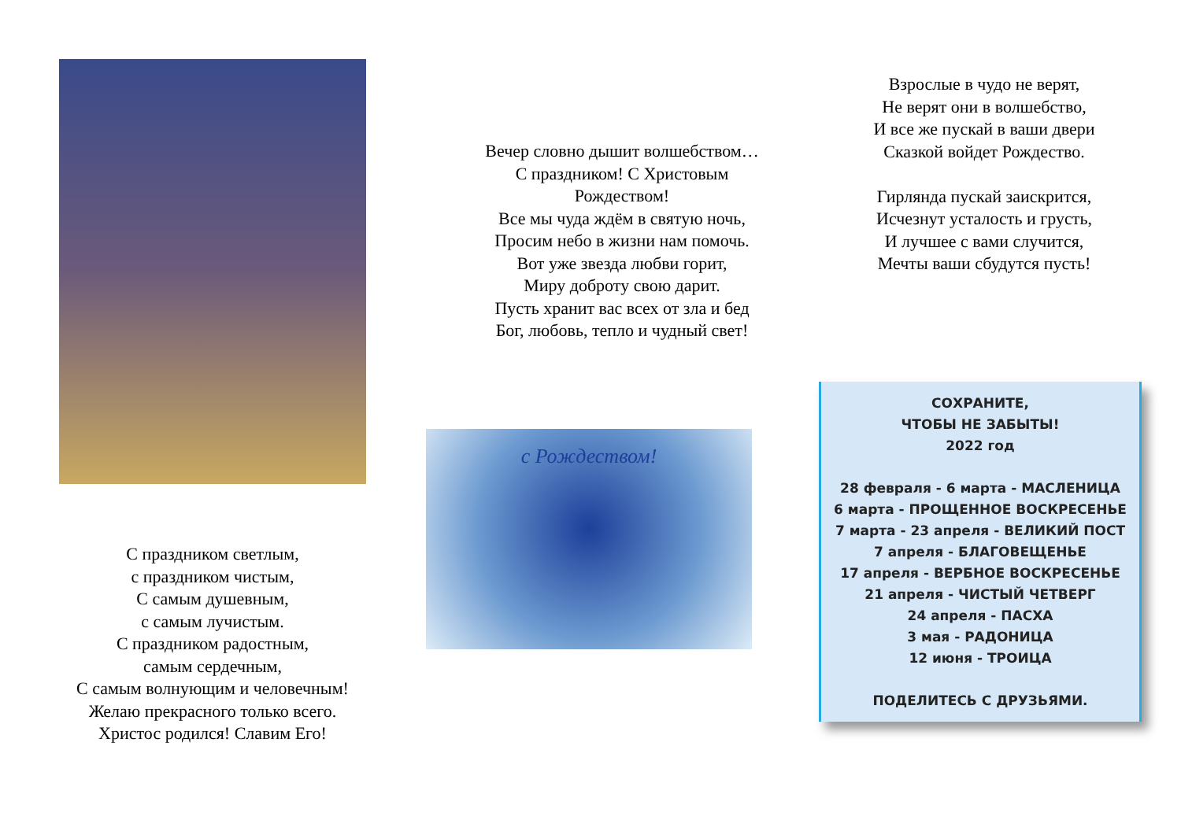С праздником светлым,
с праздником чистым,
С самым душевным,
с самым лучистым.
С праздником радостным,
самым сердечным,
С самым волнующим и человечным!
Желаю прекрасного только всего.
Христос родился! Славим Его!
Вечер словно дышит волшебством…
С праздником! С Христовым
Рождеством!
Все мы чуда ждём в святую ночь,
Просим небо в жизни нам помочь.
Вот уже звезда любви горит,
Миру доброту свою дарит.
Пусть хранит вас всех от зла и бед
Бог, любовь, тепло и чудный свет!
с Рождеством!
Взрослые в чудо не верят,
Не верят они в волшебство,
И все же пускай в ваши двери
Сказкой войдет Рождество.
Гирлянда пускай заискрится,
Исчезнут усталость и грусть,
И лучшее с вами случится,
Мечты ваши сбудутся пусть!
СОХРАНИТЕ,
ЧТОБЫ НЕ ЗАБЫТЫ!
2022 год
28 февраля - 6 марта - МАСЛЕНИЦА
6 марта - ПРОЩЕННОЕ ВОСКРЕСЕНЬЕ
7 марта - 23 апреля - ВЕЛИКИЙ ПОСТ
7 апреля - БЛАГОВЕЩЕНЬЕ
17 апреля - ВЕРБНОЕ ВОСКРЕСЕНЬЕ
21 апреля - ЧИСТЫЙ ЧЕТВЕРГ
24 апреля - ПАСХА
3 мая - РАДОНИЦА
12 июня - ТРОИЦА
ПОДЕЛИТЕСЬ С ДРУЗЬЯМИ.